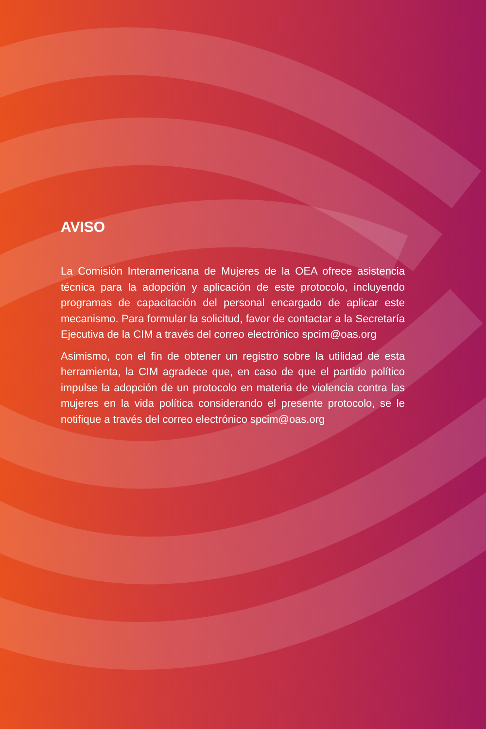AVISO
La Comisión Interamericana de Mujeres de la OEA ofrece asistencia técnica para la adopción y aplicación de este protocolo, incluyendo programas de capacitación del personal encargado de aplicar este mecanismo. Para formular la solicitud, favor de contactar a la Secretaría Ejecutiva de la CIM a través del correo electrónico spcim@oas.org
Asimismo, con el fin de obtener un registro sobre la utilidad de esta herramienta, la CIM agradece que, en caso de que el partido político impulse la adopción de un protocolo en materia de violencia contra las mujeres en la vida política considerando el presente protocolo, se le notifique a través del correo electrónico spcim@oas.org